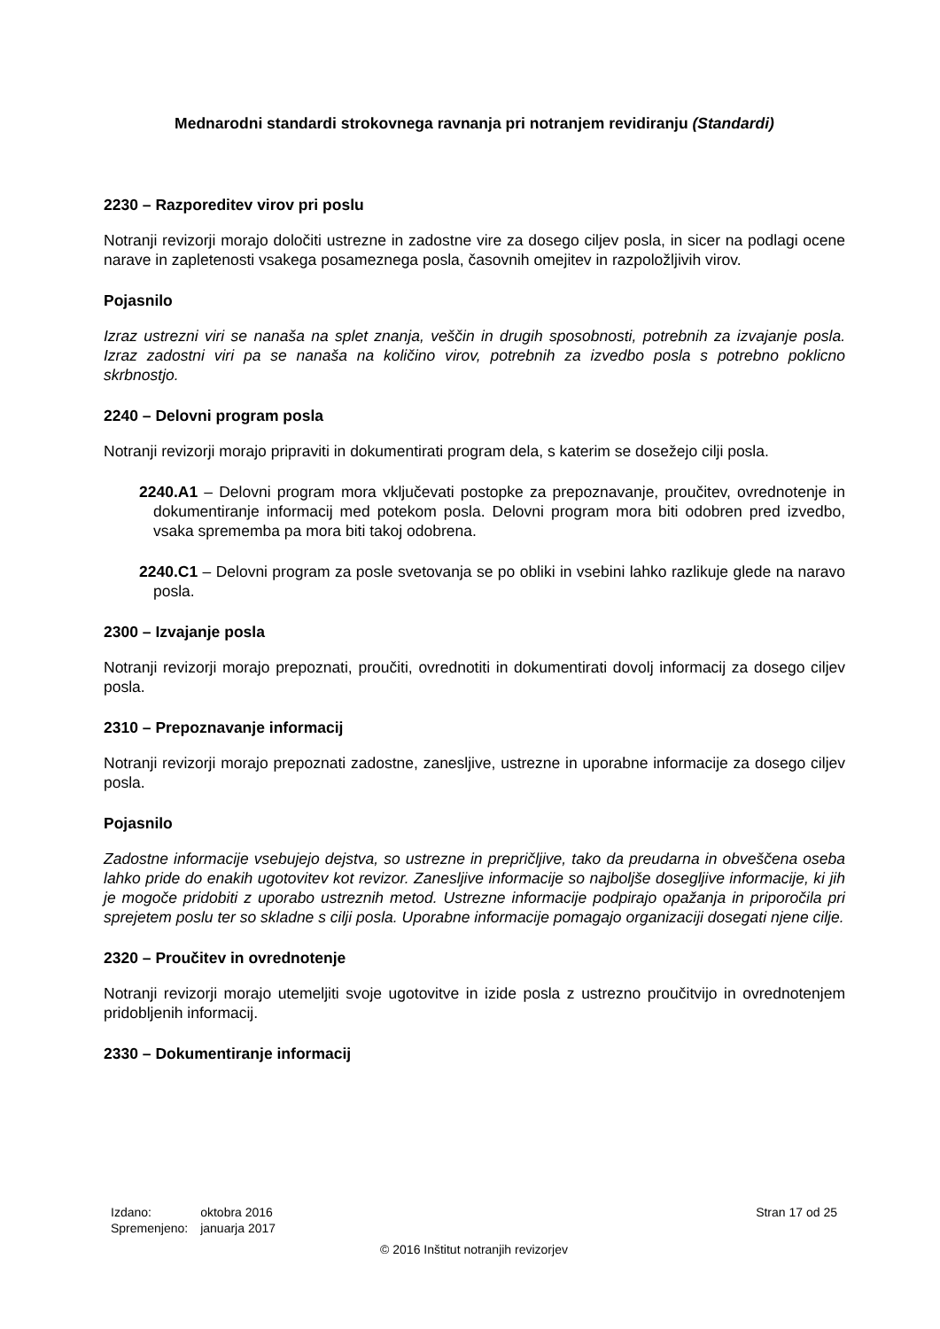Mednarodni standardi strokovnega ravnanja pri notranjem revidiranju (Standardi)
2230 – Razporeditev virov pri poslu
Notranji revizorji morajo določiti ustrezne in zadostne vire za dosego ciljev posla, in sicer na podlagi ocene narave in zapletenosti vsakega posameznega posla, časovnih omejitev in razpoložljivih virov.
Pojasnilo
Izraz ustrezni viri se nanaša na splet znanja, veščin in drugih sposobnosti, potrebnih za izvajanje posla. Izraz zadostni viri pa se nanaša na količino virov, potrebnih za izvedbo posla s potrebno poklicno skrbnostjo.
2240 – Delovni program posla
Notranji revizorji morajo pripraviti in dokumentirati program dela, s katerim se dosežejo cilji posla.
2240.A1 – Delovni program mora vključevati postopke za prepoznavanje, proučitev, ovrednotenje in dokumentiranje informacij med potekom posla. Delovni program mora biti odobren pred izvedbo, vsaka sprememba pa mora biti takoj odobrena.
2240.C1 – Delovni program za posle svetovanja se po obliki in vsebini lahko razlikuje glede na naravo posla.
2300 – Izvajanje posla
Notranji revizorji morajo prepoznati, proučiti, ovrednotiti in dokumentirati dovolj informacij za dosego ciljev posla.
2310 – Prepoznavanje informacij
Notranji revizorji morajo prepoznati zadostne, zanesljive, ustrezne in uporabne informacije za dosego ciljev posla.
Pojasnilo
Zadostne informacije vsebujejo dejstva, so ustrezne in prepričljive, tako da preudarna in obveščena oseba lahko pride do enakih ugotovitev kot revizor. Zanesljive informacije so najboljše dosegljive informacije, ki jih je mogoče pridobiti z uporabo ustreznih metod. Ustrezne informacije podpirajo opažanja in priporočila pri sprejetem poslu ter so skladne s cilji posla. Uporabne informacije pomagajo organizaciji dosegati njene cilje.
2320 – Proučitev in ovrednotenje
Notranji revizorji morajo utemeljiti svoje ugotovitve in izide posla z ustrezno proučitvijo in ovrednotenjem pridobljenih informacij.
2330 – Dokumentiranje informacij
| Izdano: | oktobra 2016 |
| Spremenjeno: | januarja 2017 |
Stran 17 od 25
© 2016 Inštitut notranjih revizorjev